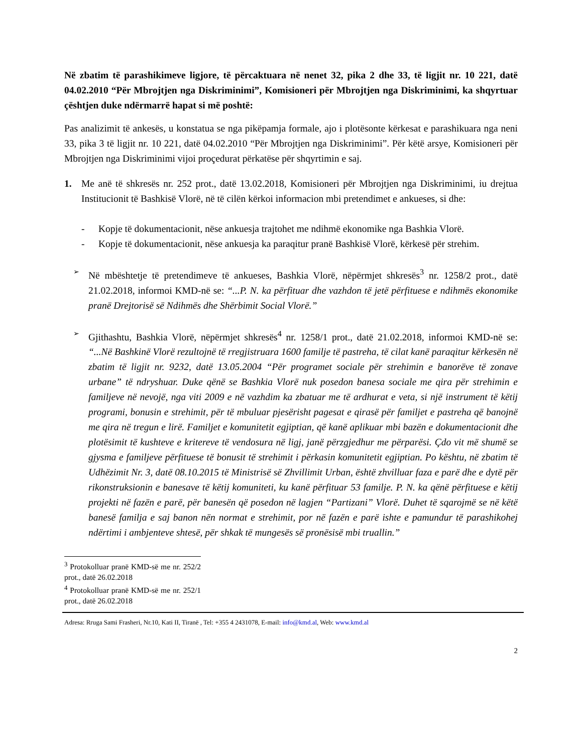Në zbatim të parashikimeve ligjore, të përcaktuara në nenet 32, pika 2 dhe 33, të ligjit nr. 10 221, datë 04.02.2010 “Për Mbrojtjen nga Diskriminimi”, Komisioneri për Mbrojtjen nga Diskriminimi, ka shqyrtuar çështjen duke ndërmarrë hapat si më poshtë:
Pas analizimit të ankesës, u konstatua se nga pikëpamja formale, ajo i plotësonte kërkesat e parashikuara nga neni 33, pika 3 të ligjit nr. 10 221, datë 04.02.2010 “Për Mbrojtjen nga Diskriminimi”. Për këtë arsye, Komisioneri për Mbrojtjen nga Diskriminimi vijoi proçedurat përkatëse për shqyrtimin e saj.
1. Me anë të shkresës nr. 252 prot., datë 13.02.2018, Komisioneri për Mbrojtjen nga Diskriminimi, iu drejtua Institucionit të Bashkisë Vlorë, në të cilën kërkoi informacion mbi pretendimet e ankueses, si dhe:
- Kopje të dokumentacionit, nëse ankuesja trajtohet me ndihmë ekonomike nga Bashkia Vlorë.
- Kopje të dokumentacionit, nëse ankuesja ka paraqitur pranë Bashkisë Vlorë, kërkesë për strehim.
➢
Në mbështetje të pretendimeve të ankueses, Bashkia Vlorë, nëpërmjet shkresës<sup>3</sup> nr. 1258/2 prot., datë 21.02.2018, informoi KMD-në se: “...P. N. ka përfituar dhe vazhdon të jetë përfituese e ndihmës ekonomike pranë Drejtorisë së Ndihmës dhe Shërbimit Social Vlorë.”
➢
Gjithashtu, Bashkia Vlorë, nëpërmjet shkresës<sup>4</sup> nr. 1258/1 prot., datë 21.02.2018, informoi KMD-në se: “...Në Bashkinë Vlorë rezultojnë të rregjistruara 1600 familje të pastreha, të cilat kanë paraqitur kërkesën në zbatim të ligjit nr. 9232, datë 13.05.2004 “Për programet sociale për strehimin e banorëve të zonave urbane” të ndryshuar. Duke qënë se Bashkia Vlorë nuk posedon banesa sociale me qira për strehimin e familjeve në nevojë, nga viti 2009 e në vazhdim ka zbatuar me të ardhurat e veta, si një instrument të këtij programi, bonusin e strehimit, për të mbuluar pjesërisht pagesat e qirasë për familjet e pastreha që banojnë me qira në tregun e lirë. Familjet e komunitetit egjiptian, që kanë aplikuar mbi bazën e dokumentacionit dhe plotësimit të kushteve e kritereve të vendosura në ligj, janë përzgjedhur me përparësi. Çdo vit më shumë se gjysma e familjeve përfituese të bonusit të strehimit i përkasin komunitetit egjiptian. Po kështu, në zbatim të Udhëzimit Nr. 3, datë 08.10.2015 të Ministrisë së Zhvillimit Urban, është zhvilluar faza e parë dhe e dytë për rikonstruksionin e banesave të këtij komuniteti, ku kanë përfituar 53 familje. P. N. ka qënë përfituese e këtij projekti në fazën e parë, për banesën që posedon në lagjen “Partizani” Vlorë. Duhet të sqarojmë se në këtë banesë familja e saj banon nën normat e strehimit, por në fazën e parë ishte e pamundur të parashikohej ndërtimi i ambjenteve shtesë, për shkak të mungesës së pronësisë mbi truallin.”
<sup>3</sup> Protokolluar pranë KMD-së me nr. 252/2 prot., datë 26.02.2018
<sup>4</sup> Protokolluar pranë KMD-së me nr. 252/1 prot., datë 26.02.2018
Adresa: Rruga Sami Frasheri, Nr.10, Kati II, Tiranë , Tel: +355 4 2431078, E-mail: info@kmd.al, Web: www.kmd.al
2